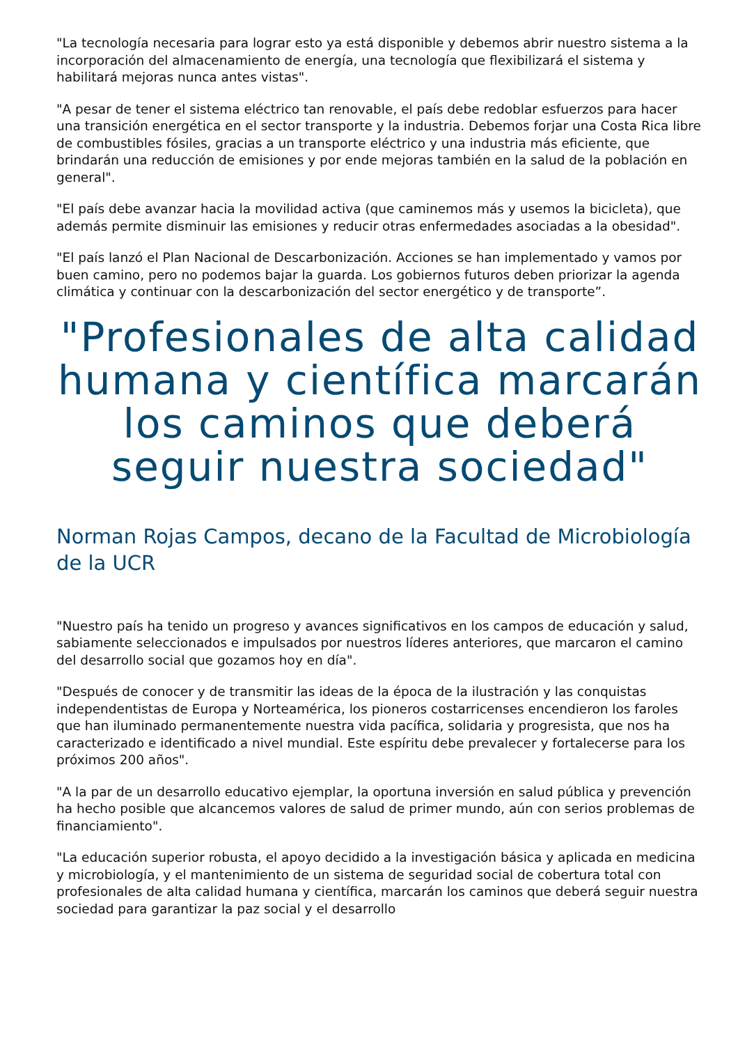"La tecnología necesaria para lograr esto ya está disponible y debemos abrir nuestro sistema a la incorporación del almacenamiento de energía, una tecnología que flexibilizará el sistema y habilitará mejoras nunca antes vistas".
"A pesar de tener el sistema eléctrico tan renovable, el país debe redoblar esfuerzos para hacer una transición energética en el sector transporte y la industria. Debemos forjar una Costa Rica libre de combustibles fósiles, gracias a un transporte eléctrico y una industria más eficiente, que brindarán una reducción de emisiones y por ende mejoras también en la salud de la población en general".
"El país debe avanzar hacia la movilidad activa (que caminemos más y usemos la bicicleta), que además permite disminuir las emisiones y reducir otras enfermedades asociadas a la obesidad".
"El país lanzó el Plan Nacional de Descarbonización. Acciones se han implementado y vamos por buen camino, pero no podemos bajar la guarda. Los gobiernos futuros deben priorizar la agenda climática y continuar con la descarbonización del sector energético y de transporte”.
"Profesionales de alta calidad humana y científica marcarán los caminos que deberá seguir nuestra sociedad"
Norman Rojas Campos, decano de la Facultad de Microbiología de la UCR
"Nuestro país ha tenido un progreso y avances significativos en los campos de educación y salud, sabiamente seleccionados e impulsados por nuestros líderes anteriores, que marcaron el camino del desarrollo social que gozamos hoy en día".
"Después de conocer y de transmitir las ideas de la época de la ilustración y las conquistas independentistas de Europa y Norteamérica, los pioneros costarricenses encendieron los faroles que han iluminado permanentemente nuestra vida pacífica, solidaria y progresista, que nos ha caracterizado e identificado a nivel mundial. Este espíritu debe prevalecer y fortalecerse para los próximos 200 años".
"A la par de un desarrollo educativo ejemplar, la oportuna inversión en salud pública y prevención ha hecho posible que alcancemos valores de salud de primer mundo, aún con serios problemas de financiamiento".
"La educación superior robusta, el apoyo decidido a la investigación básica y aplicada en medicina y microbiología, y el mantenimiento de un sistema de seguridad social de cobertura total con profesionales de alta calidad humana y científica, marcarán los caminos que deberá seguir nuestra sociedad para garantizar la paz social y el desarrollo